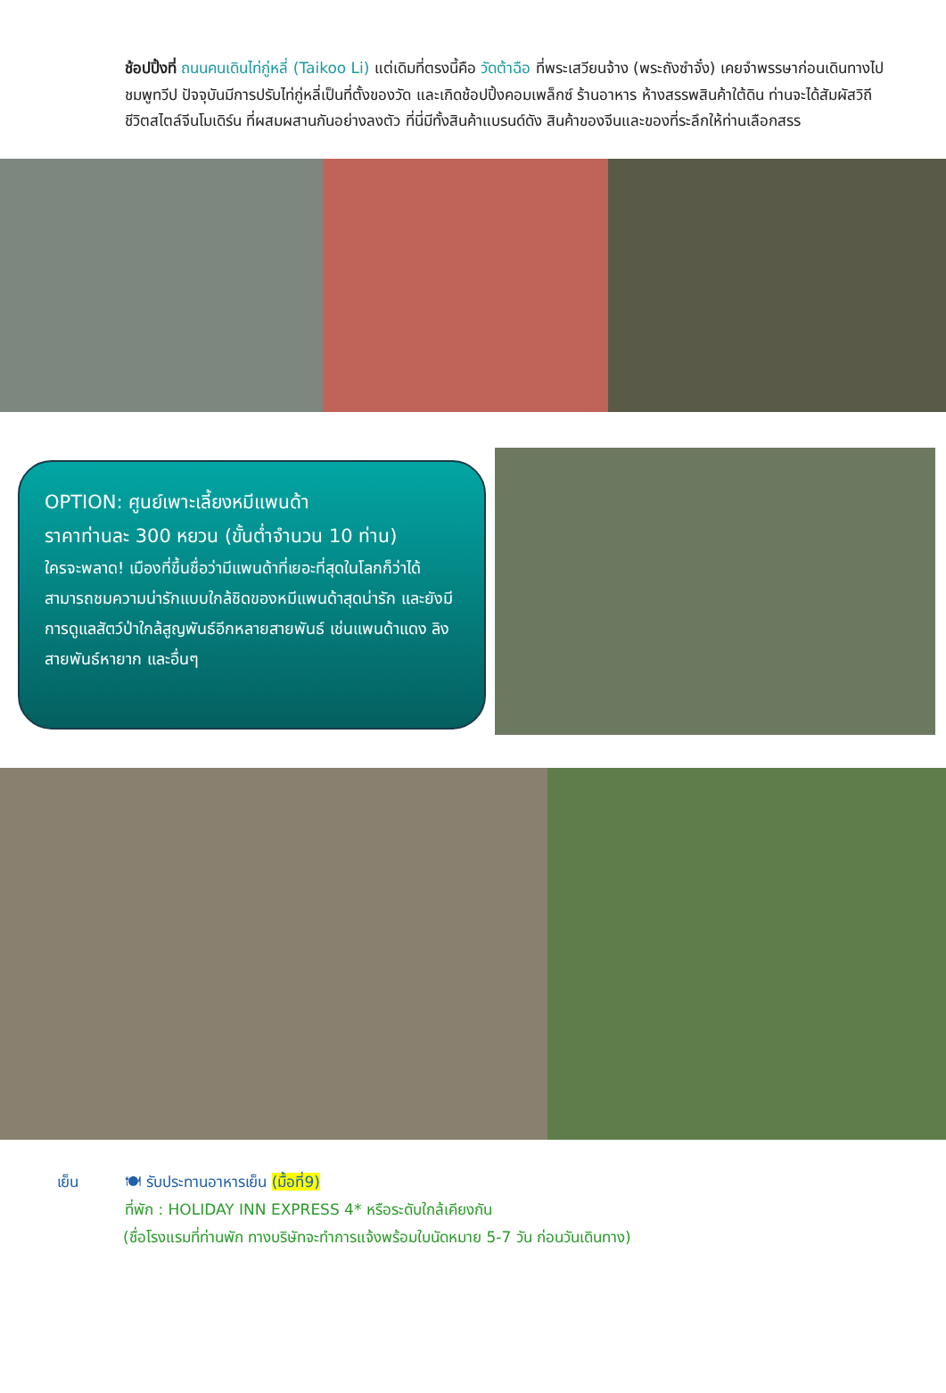ช้อปปิ้งที่ ถนนคนเดินไท่กู่หลี่ (Taikoo Li) แต่เดิมที่ตรงนี้คือ วัดต้าฉือ ที่พระเสวียนจ้าง (พระถังซำจั๋ง) เคยจำพรรษาก่อนเดินทางไปชมพูทวีป ปัจจุบันมีการปรับไท่กู่หลี่เป็นที่ตั้งของวัด และเกิดช้อปปิ้งคอมเพล็กซ์ ร้านอาหาร ห้างสรรพสินค้าใต้ดิน ท่านจะได้สัมผัสวิถีชีวิตสไตล์จีนโมเดิร์น ที่ผสมผสานกันอย่างลงตัว ที่นี่มีทั้งสินค้าแบรนด์ดัง สินค้าของจีนและของที่ระลึกให้ท่านเลือกสรร
OPTION: ศูนย์เพาะเลี้ยงหมีแพนด้า
ราคาท่านละ 300 หยวน (ขั้นต่ำจำนวน 10 ท่าน)
ใครจะพลาด! เมืองที่ขึ้นชื่อว่ามีแพนด้าที่เยอะที่สุดในโลกก็ว่าได้ สามารถชมความน่ารักแบบใกล้ชิดของหมีแพนด้าสุดน่ารัก และยังมีการดูแลสัตว์ป่าใกล้สูญพันธ์อีกหลายสายพันธ์ เช่นแพนด้าแดง ลิงสายพันธ์หายาก และอื่นๆ
เย็น 🍽 รับประทานอาหารเย็น (มื้อที่9)
ที่พัก : HOLIDAY INN EXPRESS 4* หรือระดับใกล้เคียงกัน
(ชื่อโรงแรมที่ท่านพัก ทางบริษัทจะทำการแจ้งพร้อมใบนัดหมาย 5-7 วัน ก่อนวันเดินทาง)